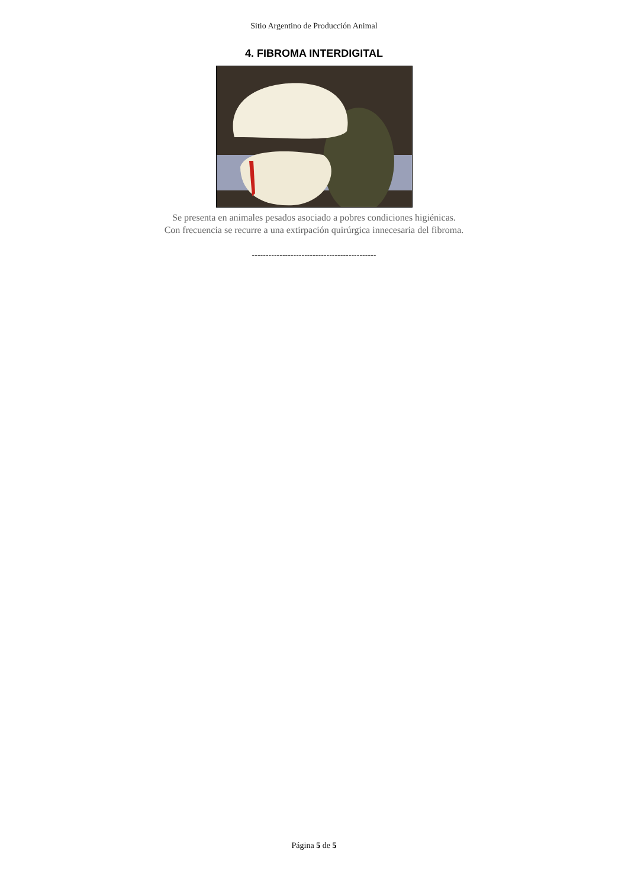Sitio Argentino de Producción Animal
4. FIBROMA INTERDIGITAL
Se presenta en animales pesados asociado a pobres condiciones higiénicas.
Con frecuencia se recurre a una extirpación quirúrgica innecesaria del fibroma.
---------------------------------------------
Página 5 de 5